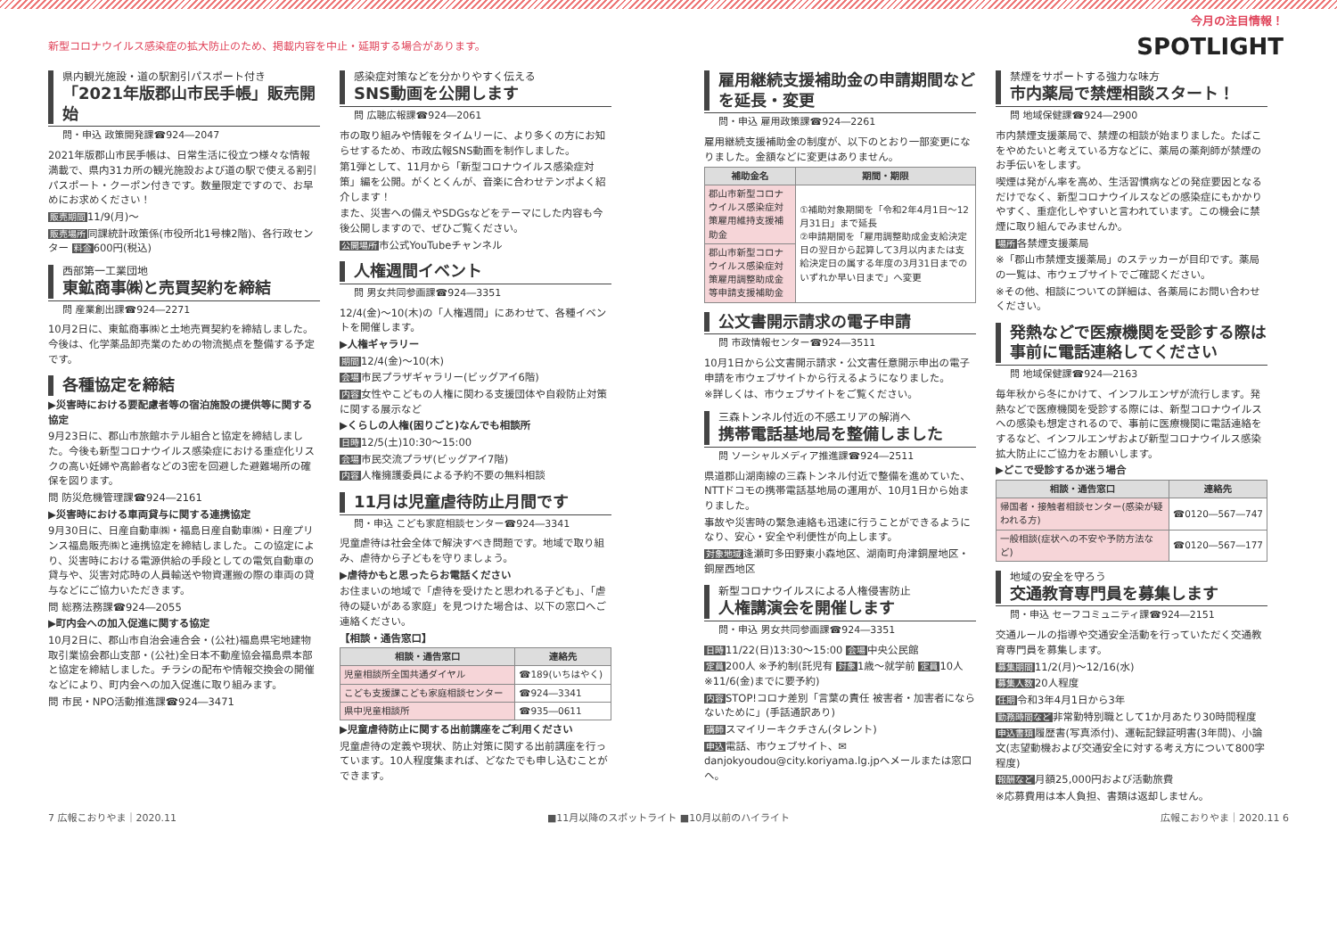今月の注目情報！
SPOTLIGHT
新型コロナウイルス感染症の拡大防止のため、掲載内容を中止・延期する場合があります。
県内観光施設・道の駅割引パスポート付き
「2021年版郡山市民手帳」販売開始
問・申込 政策開発課☎924―2047
2021年版郡山市民手帳は、日常生活に役立つ様々な情報満載で、県内31カ所の観光施設および道の駅で使える割引パスポート・クーポン付きです。数量限定ですので、お早めにお求めください！
販売期間11/9(月)～
販売場所同課統計政策係(市役所北1号棟2階)、各行政センター 料金600円(税込)
西部第一工業団地
東鉱商事㈱と売買契約を締結
問 産業創出課☎924―2271
10月2日に、東鉱商事㈱と土地売買契約を締結しました。今後は、化学薬品卸売業のための物流拠点を整備する予定です。
各種協定を締結
▶災害時における要配慮者等の宿泊施設の提供等に関する協定
9月23日に、郡山市旅館ホテル組合と協定を締結しました。今後も新型コロナウイルス感染症における重症化リスクの高い妊婦や高齢者などの3密を回避した避難場所の確保を図ります。
問 防災危機管理課☎924―2161
▶災害時における車両貸与に関する連携協定
9月30日に、日産自動車㈱・福島日産自動車㈱・日産プリンス福島販売㈱と連携協定を締結しました。この協定により、災害時における電源供給の手段としての電気自動車の貸与や、災害対応時の人員輸送や物資運搬の際の車両の貸与などにご協力いただきます。
問 総務法務課☎924―2055
▶町内会への加入促進に関する協定
10月2日に、郡山市自治会連合会・(公社)福島県宅地建物取引業協会郡山支部・(公社)全日本不動産協会福島県本部と協定を締結しました。チラシの配布や情報交換会の開催などにより、町内会への加入促進に取り組みます。
問 市民・NPO活動推進課☎924―3471
感染症対策などを分かりやすく伝える
SNS動画を公開します
問 広聴広報課☎924―2061
市の取り組みや情報をタイムリーに、より多くの方にお知らせするため、市政広報SNS動画を制作しました。
第1弾として、11月から「新型コロナウイルス感染症対策」編を公開。がくとくんが、音楽に合わせテンポよく紹介します！
また、災害への備えやSDGsなどをテーマにした内容も今後公開しますので、ぜひご覧ください。
公開場所市公式YouTubeチャンネル
人権週間イベント
問 男女共同参画課☎924―3351
12/4(金)～10(木)の「人権週間」にあわせて、各種イベントを開催します。
▶人権ギャラリー
期間12/4(金)～10(木)
会場市民プラザギャラリー(ビッグアイ6階)
内容女性やこどもの人権に関わる支援団体や自殺防止対策に関する展示など
▶くらしの人権(困りごと)なんでも相談所
日時12/5(土)10:30～15:00
会場市民交流プラザ(ビッグアイ7階)
内容人権擁護委員による予約不要の無料相談
11月は児童虐待防止月間です
問・申込 こども家庭相談センター☎924―3341
児童虐待は社会全体で解決すべき問題です。地域で取り組み、虐待から子どもを守りましょう。
▶虐待かもと思ったらお電話ください
お住まいの地域で「虐待を受けたと思われる子ども」、「虐待の疑いがある家庭」を見つけた場合は、以下の窓口へご連絡ください。
【相談・通告窓口】
| 相談・通告窓口 | 連絡先 |
| --- | --- |
| 児童相談所全国共通ダイヤル | ☎189(いちはやく) |
| こども支援課こども家庭相談センター | ☎924―3341 |
| 県中児童相談所 | ☎935―0611 |
▶児童虐待防止に関する出前講座をご利用ください
児童虐待の定義や現状、防止対策に関する出前講座を行っています。10人程度集まれば、どなたでも申し込むことができます。
雇用継続支援補助金の申請期間などを延長・変更
問・申込 雇用政策課☎924―2261
雇用継続支援補助金の制度が、以下のとおり一部変更になりました。金額などに変更はありません。
| 補助金名 | 期間・期限 |
| --- | --- |
| 郡山市新型コロナウイルス感染症対策雇用維持支援補助金 | ①補助対象期間を「令和2年4月1日～12月31日」まで延長 ②申請期間を「雇用調整助成金支給決定日の翌日から起算して3月以内または支給決定日の属する年度の3月31日までのいずれか早い日まで」へ変更 |
| 郡山市新型コロナウイルス感染症対策雇用調整助成金等申請支援補助金 | |
公文書開示請求の電子申請
問 市政情報センター☎924―3511
10月1日から公文書開示請求・公文書任意開示申出の電子申請を市ウェブサイトから行えるようになりました。
※詳しくは、市ウェブサイトをご覧ください。
三森トンネル付近の不感エリアの解消へ
携帯電話基地局を整備しました
問 ソーシャルメディア推進課☎924―2511
県道郡山湖南線の三森トンネル付近で整備を進めていた、NTTドコモの携帯電話基地局の運用が、10月1日から始まりました。
事故や災害時の緊急連絡も迅速に行うことができるようになり、安心・安全や利便性が向上します。
対象地域逢瀬町多田野東小森地区、湖南町舟津銅屋地区・銅屋西地区
新型コロナウイルスによる人権侵害防止
人権講演会を開催します
問・申込 男女共同参画課☎924―3351
日時11/22(日)13:30～15:00 会場中央公民館
定員200人 ※予約制(託児有 対象1歳～就学前 定員10人 ※11/6(金)までに要予約)
内容STOP!コロナ差別「言葉の責任 被害者・加害者にならないために」(手話通訳あり)
講師スマイリーキクチさん(タレント)
申込電話、市ウェブサイト、✉danjokyoudou@city.koriyama.lg.jpへメールまたは窓口へ。
禁煙をサポートする強力な味方
市内薬局で禁煙相談スタート！
問 地域保健課☎924―2900
市内禁煙支援薬局で、禁煙の相談が始まりました。たばこをやめたいと考えている方などに、薬局の薬剤師が禁煙のお手伝いをします。
喫煙は発がん率を高め、生活習慣病などの発症要因となるだけでなく、新型コロナウイルスなどの感染症にもかかりやすく、重症化しやすいと言われています。この機会に禁煙に取り組んでみませんか。
場所各禁煙支援薬局
※「郡山市禁煙支援薬局」のステッカーが目印です。薬局の一覧は、市ウェブサイトでご確認ください。
※その他、相談についての詳細は、各薬局にお問い合わせください。
発熱などで医療機関を受診する際は事前に電話連絡してください
問 地域保健課☎924―2163
毎年秋から冬にかけて、インフルエンザが流行します。発熱などで医療機関を受診する際には、新型コロナウイルスへの感染も想定されるので、事前に医療機関に電話連絡をするなど、インフルエンザおよび新型コロナウイルス感染拡大防止にご協力をお願いします。
▶どこで受診するか迷う場合
| 相談・通告窓口 | 連絡先 |
| --- | --- |
| 帰国者・接触者相談センター(感染が疑われる方) | ☎0120―567―747 |
| 一般相談(症状への不安や予防方法など) | ☎0120―567―177 |
地域の安全を守ろう
交通教育専門員を募集します
問・申込 セーフコミュニティ課☎924―2151
交通ルールの指導や交通安全活動を行っていただく交通教育専門員を募集します。
募集期間11/2(月)～12/16(水)
募集人数20人程度
任期令和3年4月1日から3年
勤務時間など非常勤特別職として1か月あたり30時間程度
申込書類履歴書(写真添付)、運転記録証明書(3年間)、小論文(志望動機および交通安全に対する考え方について800字程度)
報酬など月額25,000円および活動旅費
※応募費用は本人負担、書類は返却しません。
7 広報こおりやま｜2020.11 ■11月以降のスポットライト ■10月以前のハイライト 広報こおりやま｜2020.11 6